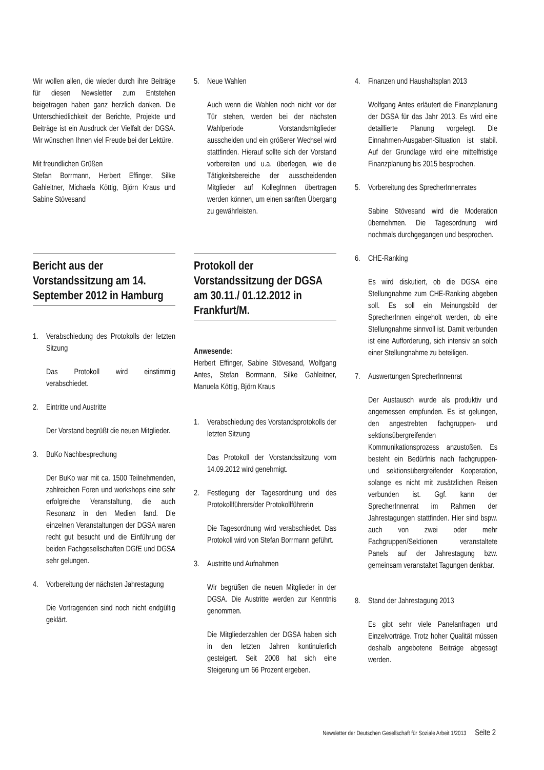Wir wollen allen, die wieder durch ihre Beiträge für diesen Newsletter zum Entstehen beigetragen haben ganz herzlich danken. Die Unterschiedlichkeit der Berichte, Projekte und Beiträge ist ein Ausdruck der Vielfalt der DGSA. Wir wünschen Ihnen viel Freude bei der Lektüre.
Mit freundlichen Grüßen
Stefan Borrmann, Herbert Effinger, Silke Gahleitner, Michaela Köttig, Björn Kraus und Sabine Stövesand
Bericht aus der Vorstandssitzung am 14. September 2012 in Hamburg
1. Verabschiedung des Protokolls der letzten Sitzung
Das Protokoll wird einstimmig verabschiedet.
2. Eintritte und Austritte
Der Vorstand begrüßt die neuen Mitglieder.
3. BuKo Nachbesprechung
Der BuKo war mit ca. 1500 Teilnehmenden, zahlreichen Foren und workshops eine sehr erfolgreiche Veranstaltung, die auch Resonanz in den Medien fand. Die einzelnen Veranstaltungen der DGSA waren recht gut besucht und die Einführung der beiden Fachgesellschaften DGfE und DGSA sehr gelungen.
4. Vorbereitung der nächsten Jahrestagung
Die Vortragenden sind noch nicht endgültig geklärt.
5. Neue Wahlen
Auch wenn die Wahlen noch nicht vor der Tür stehen, werden bei der nächsten Wahlperiode Vorstandsmitglieder ausscheiden und ein größerer Wechsel wird stattfinden. Hierauf sollte sich der Vorstand vorbereiten und u.a. überlegen, wie die Tätigkeitsbereiche der ausscheidenden Mitglieder auf KollegInnen übertragen werden können, um einen sanften Übergang zu gewährleisten.
Protokoll der Vorstandssitzung der DGSA am 30.11./ 01.12.2012 in Frankfurt/M.
Anwesende:
Herbert Effinger, Sabine Stövesand, Wolfgang Antes, Stefan Borrmann, Silke Gahleitner, Manuela Köttig, Björn Kraus
1. Verabschiedung des Vorstandsprotokolls der letzten Sitzung
Das Protokoll der Vorstandssitzung vom 14.09.2012 wird genehmigt.
2. Festlegung der Tagesordnung und des Protokollführers/der Protokollführerin
Die Tagesordnung wird verabschiedet. Das Protokoll wird von Stefan Borrmann geführt.
3. Austritte und Aufnahmen
Wir begrüßen die neuen Mitglieder in der DGSA. Die Austritte werden zur Kenntnis genommen.
Die Mitgliederzahlen der DGSA haben sich in den letzten Jahren kontinuierlich gesteigert. Seit 2008 hat sich eine Steigerung um 66 Prozent ergeben.
4. Finanzen und Haushaltsplan 2013
Wolfgang Antes erläutert die Finanzplanung der DGSA für das Jahr 2013. Es wird eine detaillierte Planung vorgelegt. Die Einnahmen-Ausgaben-Situation ist stabil. Auf der Grundlage wird eine mittelfristige Finanzplanung bis 2015 besprochen.
5. Vorbereitung des SprecherInnenrates
Sabine Stövesand wird die Moderation übernehmen. Die Tagesordnung wird nochmals durchgegangen und besprochen.
6. CHE-Ranking
Es wird diskutiert, ob die DGSA eine Stellungnahme zum CHE-Ranking abgeben soll. Es soll ein Meinungsbild der SprecherInnen eingeholt werden, ob eine Stellungnahme sinnvoll ist. Damit verbunden ist eine Aufforderung, sich intensiv an solch einer Stellungnahme zu beteiligen.
7. Auswertungen SprecherInnenrat
Der Austausch wurde als produktiv und angemessen empfunden. Es ist gelungen, den angestrebten fachgruppen- und sektionsübergreifenden Kommunikationsprozess anzustoßen. Es besteht ein Bedürfnis nach fachgruppen- und sektionsübergreifender Kooperation, solange es nicht mit zusätzlichen Reisen verbunden ist. Ggf. kann der SprecherInnenrat im Rahmen der Jahrestagungen stattfinden. Hier sind bspw. auch von zwei oder mehr Fachgruppen/Sektionen veranstaltete Panels auf der Jahrestagung bzw. gemeinsam veranstaltet Tagungen denkbar.
8. Stand der Jahrestagung 2013
Es gibt sehr viele Panelanfragen und Einzelvorträge. Trotz hoher Qualität müssen deshalb angebotene Beiträge abgesagt werden.
Newsletter der Deutschen Gesellschaft für Soziale Arbeit 1/2013 Seite 2